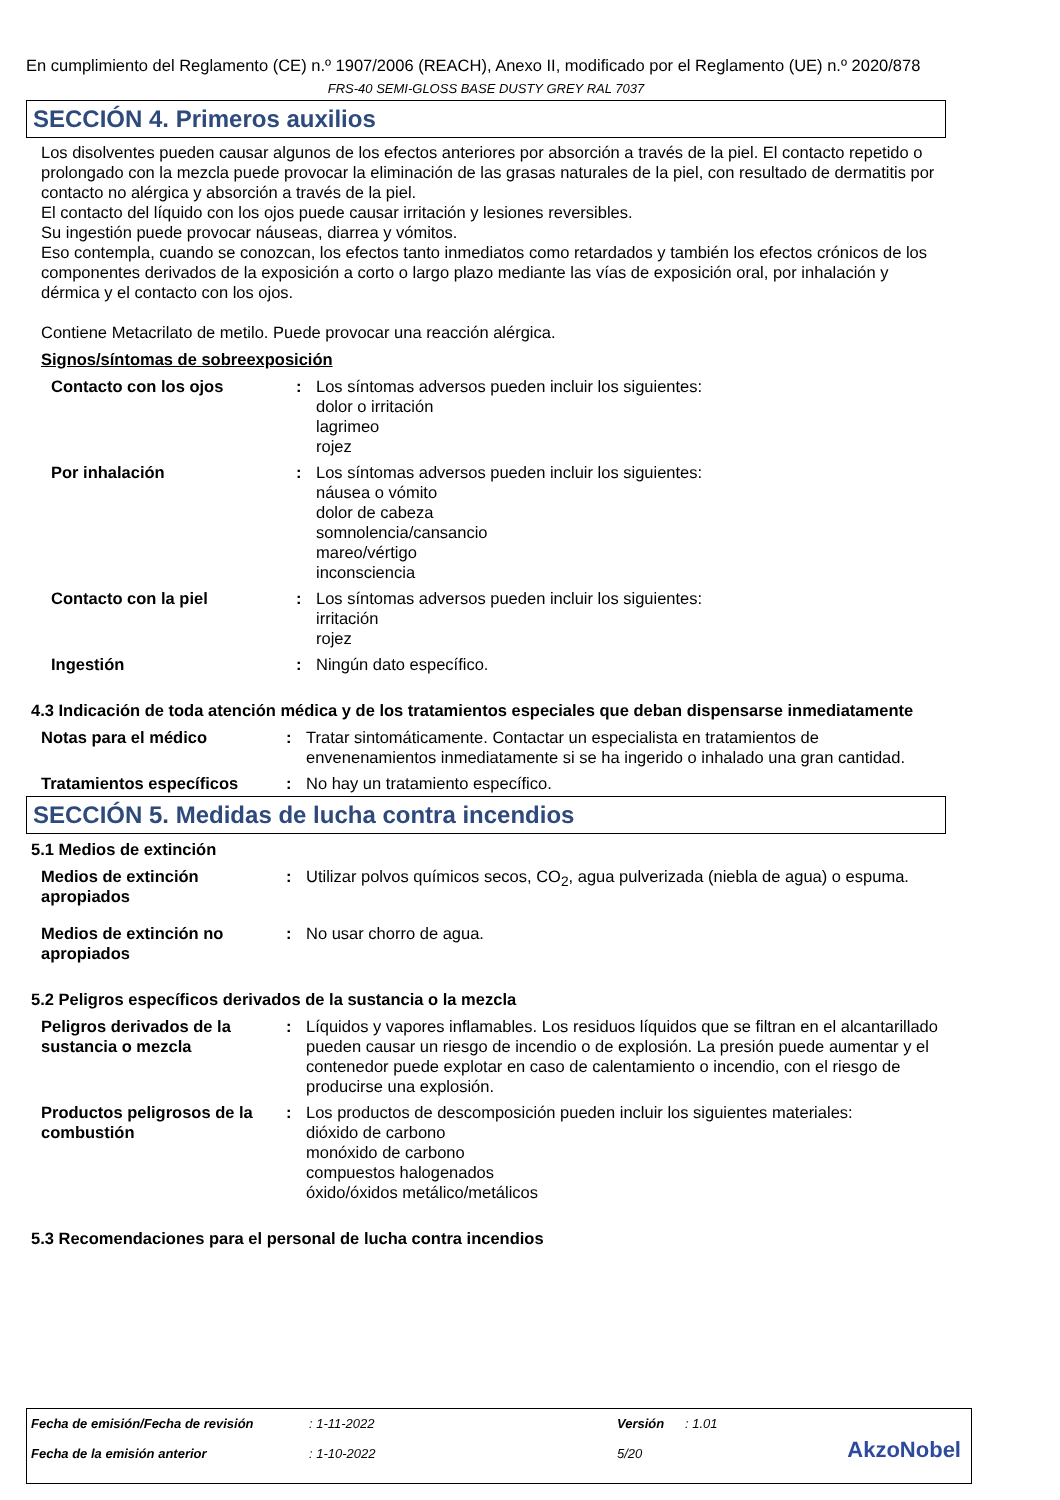En cumplimiento del Reglamento (CE) n.º 1907/2006 (REACH), Anexo II, modificado por el Reglamento (UE) n.º 2020/878
FRS-40 SEMI-GLOSS BASE DUSTY GREY RAL 7037
SECCIÓN 4. Primeros auxilios
Los disolventes pueden causar algunos de los efectos anteriores por absorción a través de la piel. El contacto repetido o prolongado con la mezcla puede provocar la eliminación de las grasas naturales de la piel, con resultado de dermatitis por contacto no alérgica y absorción a través de la piel.
El contacto del líquido con los ojos puede causar irritación y lesiones reversibles.
Su ingestión puede provocar náuseas, diarrea y vómitos.
Eso contempla, cuando se conozcan, los efectos tanto inmediatos como retardados y también los efectos crónicos de los componentes derivados de la exposición a corto o largo plazo mediante las vías de exposición oral, por inhalación y dérmica y el contacto con los ojos.
Contiene Metacrilato de metilo. Puede provocar una reacción alérgica.
Signos/síntomas de sobreexposición
| Contacto con los ojos | : | Los síntomas adversos pueden incluir los siguientes: dolor o irritación lagrimeo rojez |
| Por inhalación | : | Los síntomas adversos pueden incluir los siguientes: náusea o vómito dolor de cabeza somnolencia/cansancio mareo/vértigo inconsciencia |
| Contacto con la piel | : | Los síntomas adversos pueden incluir los siguientes: irritación rojez |
| Ingestión | : | Ningún dato específico. |
4.3 Indicación de toda atención médica y de los tratamientos especiales que deban dispensarse inmediatamente
| Notas para el médico | : | Tratar sintomáticamente. Contactar un especialista en tratamientos de envenenamientos inmediatamente si se ha ingerido o inhalado una gran cantidad. |
| Tratamientos específicos | : | No hay un tratamiento específico. |
SECCIÓN 5. Medidas de lucha contra incendios
5.1 Medios de extinción
| Medios de extinción apropiados | : | Utilizar polvos químicos secos, CO<sub>2</sub>, agua pulverizada (niebla de agua) o espuma. |
| Medios de extinción no apropiados | : | No usar chorro de agua. |
5.2 Peligros específicos derivados de la sustancia o la mezcla
| Peligros derivados de la sustancia o mezcla | : | Líquidos y vapores inflamables. Los residuos líquidos que se filtran en el alcantarillado pueden causar un riesgo de incendio o de explosión. La presión puede aumentar y el contenedor puede explotar en caso de calentamiento o incendio, con el riesgo de producirse una explosión. |
| Productos peligrosos de la combustión | : | Los productos de descomposición pueden incluir los siguientes materiales: dióxido de carbono monóxido de carbono compuestos halogenados óxido/óxidos metálico/metálicos |
5.3 Recomendaciones para el personal de lucha contra incendios
| Fecha de emisión/Fecha de revisión | : 1-11-2022 | Versión | : 1.01 |
| Fecha de la emisión anterior | : 1-10-2022 | 5/20 | |
AkzoNobel